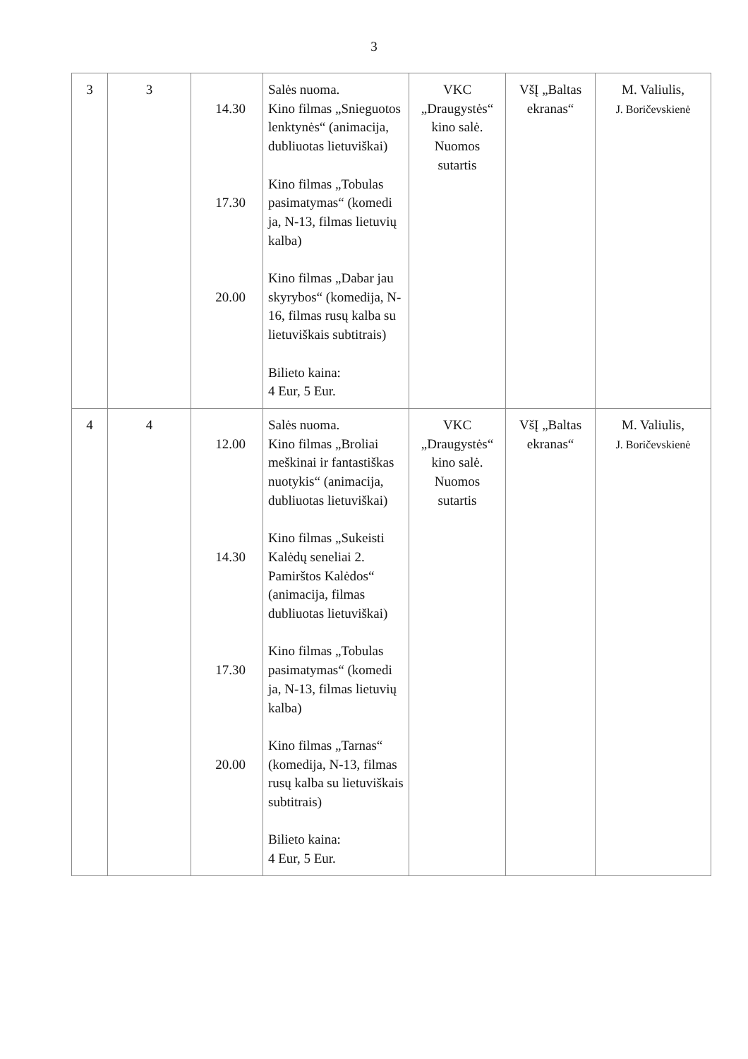3
| 3 | 3 | 14.30 17.30 20.00 | Salės nuoma. Kino filmas „Snieguotos lenktynės“ (animacija, dubliuotas lietuviškai) Kino filmas „Tobulas pasimatymas“ (komedi ja, N-13, filmas lietuvių kalba) Kino filmas „Dabar jau skyrybos“ (komedija, N-16, filmas rusų kalba su lietuviškais subtitrais) Bilieto kaina: 4 Eur, 5 Eur. | VKC „Draugystės“ kino salė. Nuomos sutartis | VšĮ „Baltas ekranas“ | M. Valiulis, J. Boričevskienė |
| 4 | 4 | 12.00 14.30 17.30 20.00 | Salės nuoma. Kino filmas „Broliai meškinai ir fantastiškas nuotykis“ (animacija, dubliuotas lietuviškai) Kino filmas „Sukeisti Kalėdų seneliai 2. Pamirštos Kalėdos“ (animacija, filmas dubliuotas lietuviškai) Kino filmas „Tobulas pasimatymas“ (komedi ja, N-13, filmas lietuvių kalba) Kino filmas „Tarnas“ (komedija, N-13, filmas rusų kalba su lietuviškais subtitrais) Bilieto kaina: 4 Eur, 5 Eur. | VKC „Draugystės“ kino salė. Nuomos sutartis | VšĮ „Baltas ekranas“ | M. Valiulis, J. Boričevskienė |